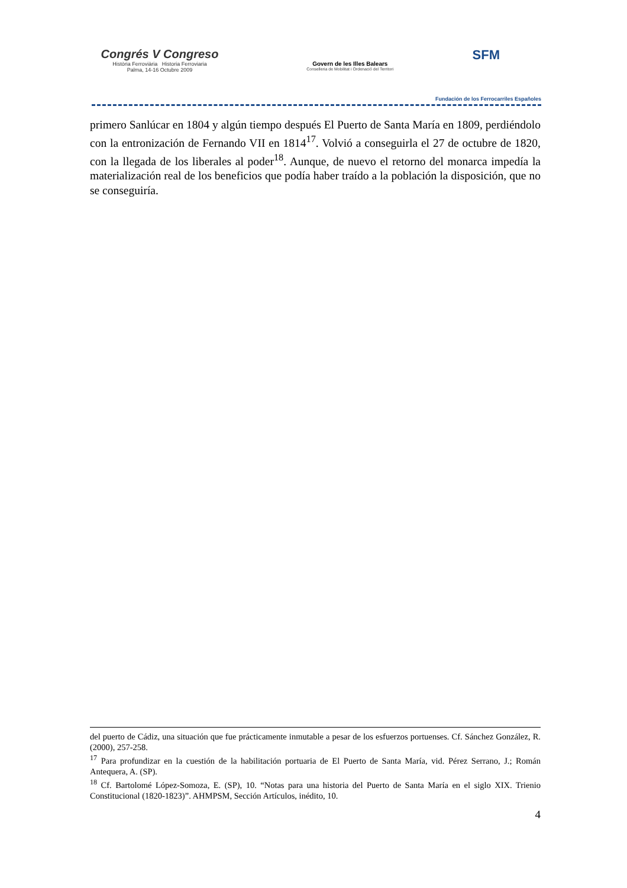Congrés V Congreso
Història Ferroviària Historia Ferroviaria
Palma, 14-16 Octubre 2009
Govern de les Illes Balears
Conselleria de Mobilitat i Ordenació del Territori
SFM
Fundación de los Ferrocarriles Españoles
primero Sanlúcar en 1804 y algún tiempo después El Puerto de Santa María en 1809, perdiéndolo con la entronización de Fernando VII en 1814<sup>17</sup>. Volvió a conseguirla el 27 de octubre de 1820, con la llegada de los liberales al poder<sup>18</sup>. Aunque, de nuevo el retorno del monarca impedía la materialización real de los beneficios que podía haber traído a la población la disposición, que no se conseguiría.
del puerto de Cádiz, una situación que fue prácticamente inmutable a pesar de los esfuerzos portuenses. Cf. Sánchez González, R. (2000), 257-258.
<sup>17</sup> Para profundizar en la cuestión de la habilitación portuaria de El Puerto de Santa María, vid. Pérez Serrano, J.; Román Antequera, A. (SP).
<sup>18</sup> Cf. Bartolomé López-Somoza, E. (SP), 10. “Notas para una historia del Puerto de Santa María en el siglo XIX. Trienio Constitucional (1820-1823)”. AHMPSM, Sección Artículos, inédito, 10.
4